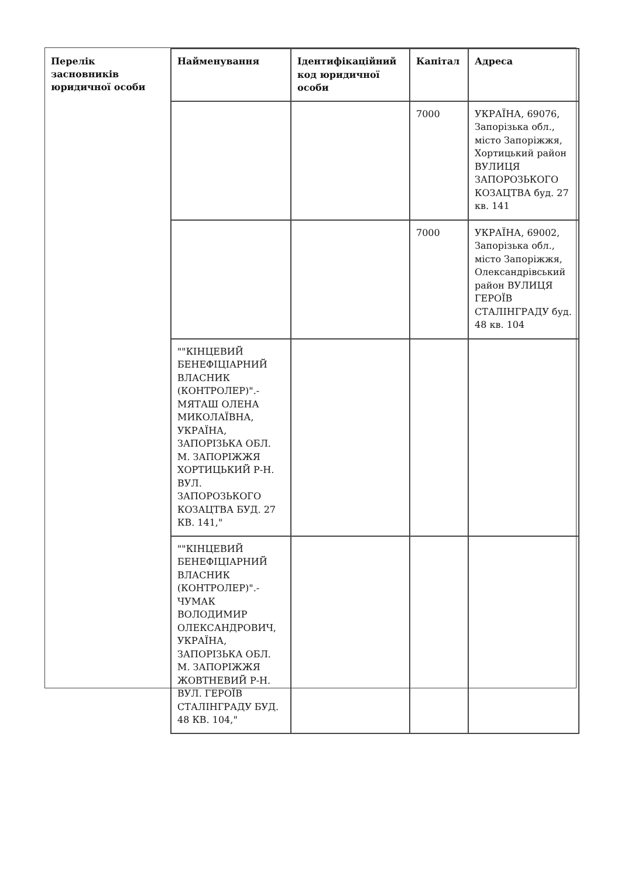Перелік засновників юридичної особи
| Найменування | Ідентифікаційний код юридичної особи | Капітал | Адреса |
| --- | --- | --- | --- |
| | | 7000 | УКРАЇНА, 69076, Запорізька обл., місто Запоріжжя, Хортицький район ВУЛИЦЯ ЗАПОРОЗЬКОГО КОЗАЦТВА буд. 27 кв. 141 |
| | | 7000 | УКРАЇНА, 69002, Запорізька обл., місто Запоріжжя, Олександрівський район ВУЛИЦЯ ГЕРОЇВ СТАЛІНГРАДУ буд. 48 кв. 104 |
| ""КІНЦЕВИЙ БЕНЕФІЦІАРНИЙ ВЛАСНИК (КОНТРОЛЕР)".- МЯТАШ ОЛЕНА МИКОЛАЇВНА, УКРАЇНА, ЗАПОРІЗЬКА ОБЛ. М. ЗАПОРІЖЖЯ ХОРТИЦЬКИЙ Р-Н. ВУЛ. ЗАПОРОЗЬКОГО КОЗАЦТВА БУД. 27 КВ. 141," | | | |
| ""КІНЦЕВИЙ БЕНЕФІЦІАРНИЙ ВЛАСНИК (КОНТРОЛЕР)".- ЧУМАК ВОЛОДИМИР ОЛЕКСАНДРОВИЧ, УКРАЇНА, ЗАПОРІЗЬКА ОБЛ. М. ЗАПОРІЖЖЯ ЖОВТНЕВИЙ Р-Н. ВУЛ. ГЕРОЇВ СТАЛІНГРАДУ БУД. 48 КВ. 104," | | | |